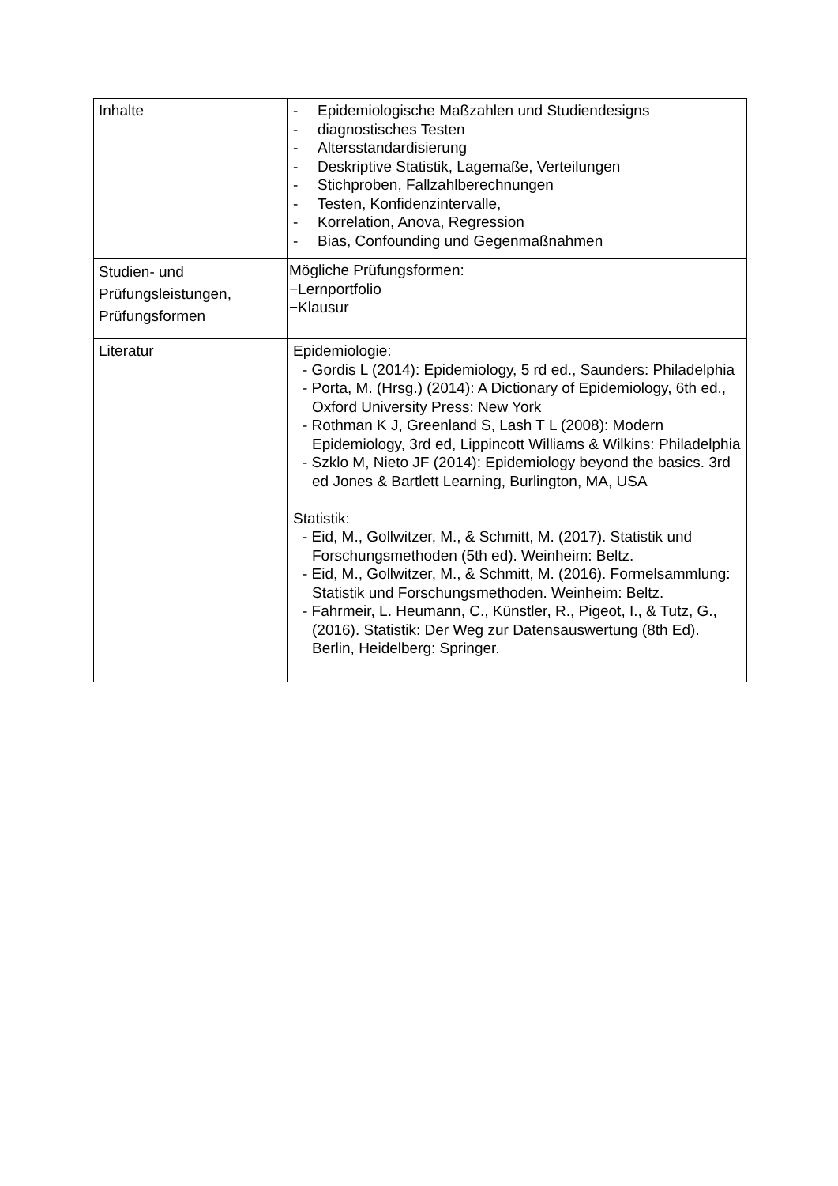| Inhalte | - Epidemiologische Maßzahlen und Studiendesigns - diagnostisches Testen - Altersstandardisierung - Deskriptive Statistik, Lagemaße, Verteilungen - Stichproben, Fallzahlberechnungen - Testen, Konfidenzintervalle, - Korrelation, Anova, Regression - Bias, Confounding und Gegenmaßnahmen |
| Studien- und Prüfungsleistungen, Prüfungsformen | Mögliche Prüfungsformen: −Lernportfolio −Klausur |
| Literatur | Epidemiologie: - Gordis L (2014): Epidemiology, 5 rd ed., Saunders: Philadelphia - Porta, M. (Hrsg.) (2014): A Dictionary of Epidemiology, 6th ed., Oxford University Press: New York - Rothman K J, Greenland S, Lash T L (2008): Modern Epidemiology, 3rd ed, Lippincott Williams & Wilkins: Philadelphia - Szklo M, Nieto JF (2014): Epidemiology beyond the basics. 3rd ed Jones & Bartlett Learning, Burlington, MA, USA Statistik: - Eid, M., Gollwitzer, M., & Schmitt, M. (2017). Statistik und Forschungsmethoden (5th ed). Weinheim: Beltz. - Eid, M., Gollwitzer, M., & Schmitt, M. (2016). Formelsammlung: Statistik und Forschungsmethoden. Weinheim: Beltz. - Fahrmeir, L. Heumann, C., Künstler, R., Pigeot, I., & Tutz, G., (2016). Statistik: Der Weg zur Datensauswertung (8th Ed). Berlin, Heidelberg: Springer. |